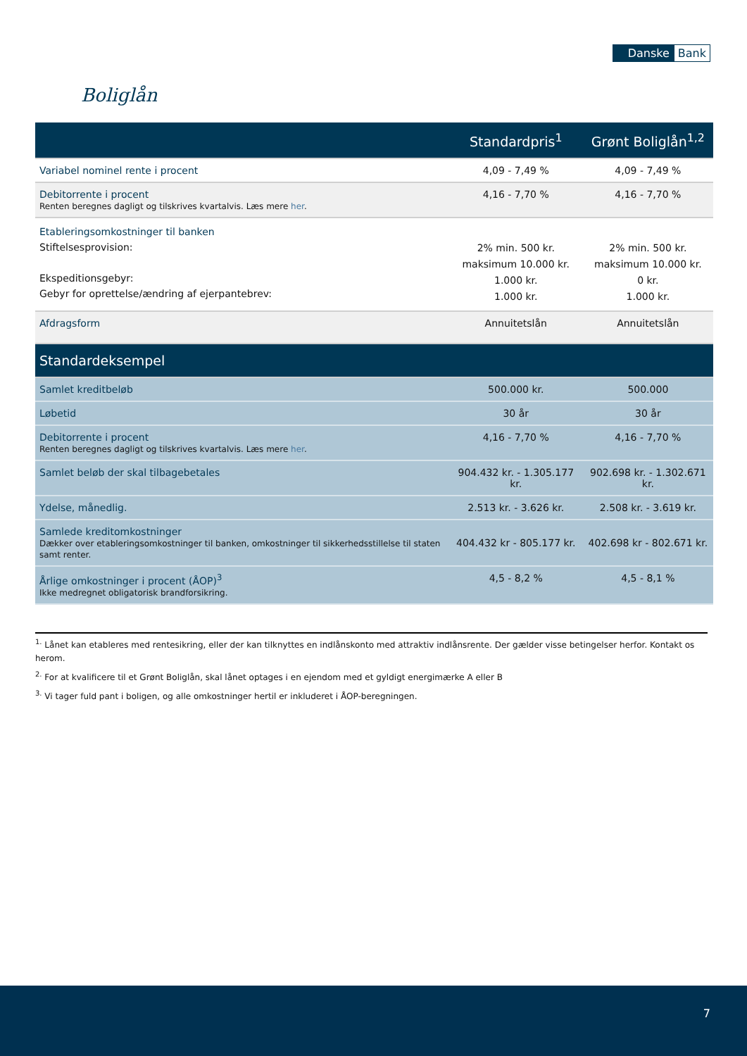Danske Bank
Boliglån
| | Standardpris<sup>1</sup> | Grønt Boliglån<sup>1,2</sup> |
| --- | --- | --- |
| Variabel nominel rente i procent | 4,09 - 7,49 % | 4,09 - 7,49 % |
| Debitorrente i procent Renten beregnes dagligt og tilskrives kvartalvis. Læs mere her . | 4,16 - 7,70 % | 4,16 - 7,70 % |
| Etableringsomkostninger til banken Stiftelsesprovision: Ekspeditionsgebyr: Gebyr for oprettelse/ændring af ejerpantebrev: | 2% min. 500 kr. maksimum 10.000 kr. 1.000 kr. 1.000 kr. | 2% min. 500 kr. maksimum 10.000 kr. 0 kr. 1.000 kr. |
| Afdragsform | Annuitetslån | Annuitetslån |
| Standardeksempel | | |
| Samlet kreditbeløb | 500.000 kr. | 500.000 |
| Løbetid | 30 år | 30 år |
| Debitorrente i procent Renten beregnes dagligt og tilskrives kvartalvis. Læs mere her . | 4,16 - 7,70 % | 4,16 - 7,70 % |
| Samlet beløb der skal tilbagebetales | 904.432 kr. - 1.305.177 kr. | 902.698 kr. - 1.302.671 kr. |
| Ydelse, månedlig. | 2.513 kr. - 3.626 kr. | 2.508 kr. - 3.619 kr. |
| Samlede kreditomkostninger Dækker over etableringsomkostninger til banken, omkostninger til sikkerhedsstillelse til staten samt renter. | 404.432 kr - 805.177 kr. | 402.698 kr - 802.671 kr. |
| Årlige omkostninger i procent (ÅOP)<sup>3</sup> Ikke medregnet obligatorisk brandforsikring. | 4,5 - 8,2 % | 4,5 - 8,1 % |
<sup>1.</sup> Lånet kan etableres med rentesikring, eller der kan tilknyttes en indlånskonto med attraktiv indlånsrente. Der gælder visse betingelser herfor. Kontakt os herom.
<sup>2.</sup> For at kvalificere til et Grønt Boliglån, skal lånet optages i en ejendom med et gyldigt energimærke A eller B
<sup>3.</sup> Vi tager fuld pant i boligen, og alle omkostninger hertil er inkluderet i ÅOP-beregningen.
7